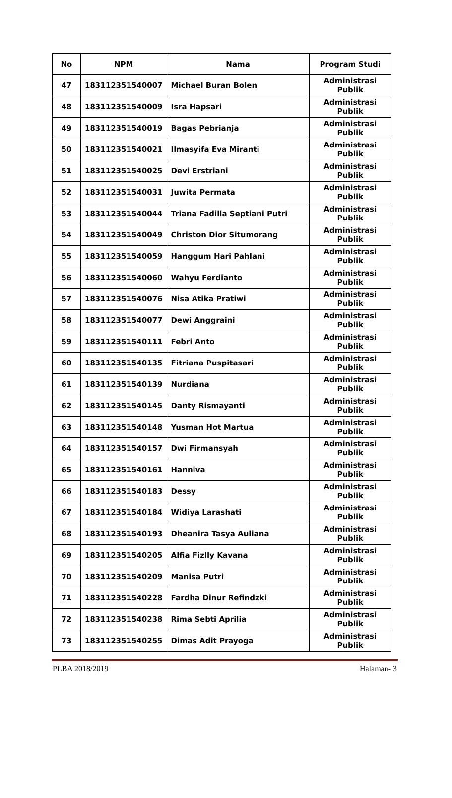| No | NPM | Nama | Program Studi |
| --- | --- | --- | --- |
| 47 | 183112351540007 | Michael Buran Bolen | Administrasi Publik |
| 48 | 183112351540009 | Isra Hapsari | Administrasi Publik |
| 49 | 183112351540019 | Bagas Pebrianja | Administrasi Publik |
| 50 | 183112351540021 | Ilmasyifa Eva Miranti | Administrasi Publik |
| 51 | 183112351540025 | Devi Erstriani | Administrasi Publik |
| 52 | 183112351540031 | Juwita Permata | Administrasi Publik |
| 53 | 183112351540044 | Triana Fadilla Septiani Putri | Administrasi Publik |
| 54 | 183112351540049 | Christon Dior Situmorang | Administrasi Publik |
| 55 | 183112351540059 | Hanggum Hari Pahlani | Administrasi Publik |
| 56 | 183112351540060 | Wahyu Ferdianto | Administrasi Publik |
| 57 | 183112351540076 | Nisa Atika Pratiwi | Administrasi Publik |
| 58 | 183112351540077 | Dewi Anggraini | Administrasi Publik |
| 59 | 183112351540111 | Febri Anto | Administrasi Publik |
| 60 | 183112351540135 | Fitriana Puspitasari | Administrasi Publik |
| 61 | 183112351540139 | Nurdiana | Administrasi Publik |
| 62 | 183112351540145 | Danty Rismayanti | Administrasi Publik |
| 63 | 183112351540148 | Yusman Hot Martua | Administrasi Publik |
| 64 | 183112351540157 | Dwi Firmansyah | Administrasi Publik |
| 65 | 183112351540161 | Hanniva | Administrasi Publik |
| 66 | 183112351540183 | Dessy | Administrasi Publik |
| 67 | 183112351540184 | Widiya Larashati | Administrasi Publik |
| 68 | 183112351540193 | Dheanira Tasya Auliana | Administrasi Publik |
| 69 | 183112351540205 | Alfia Fizlly Kavana | Administrasi Publik |
| 70 | 183112351540209 | Manisa Putri | Administrasi Publik |
| 71 | 183112351540228 | Fardha Dinur Refindzki | Administrasi Publik |
| 72 | 183112351540238 | Rima Sebti Aprilia | Administrasi Publik |
| 73 | 183112351540255 | Dimas Adit Prayoga | Administrasi Publik |
PLBA 2018/2019 Halaman- 3